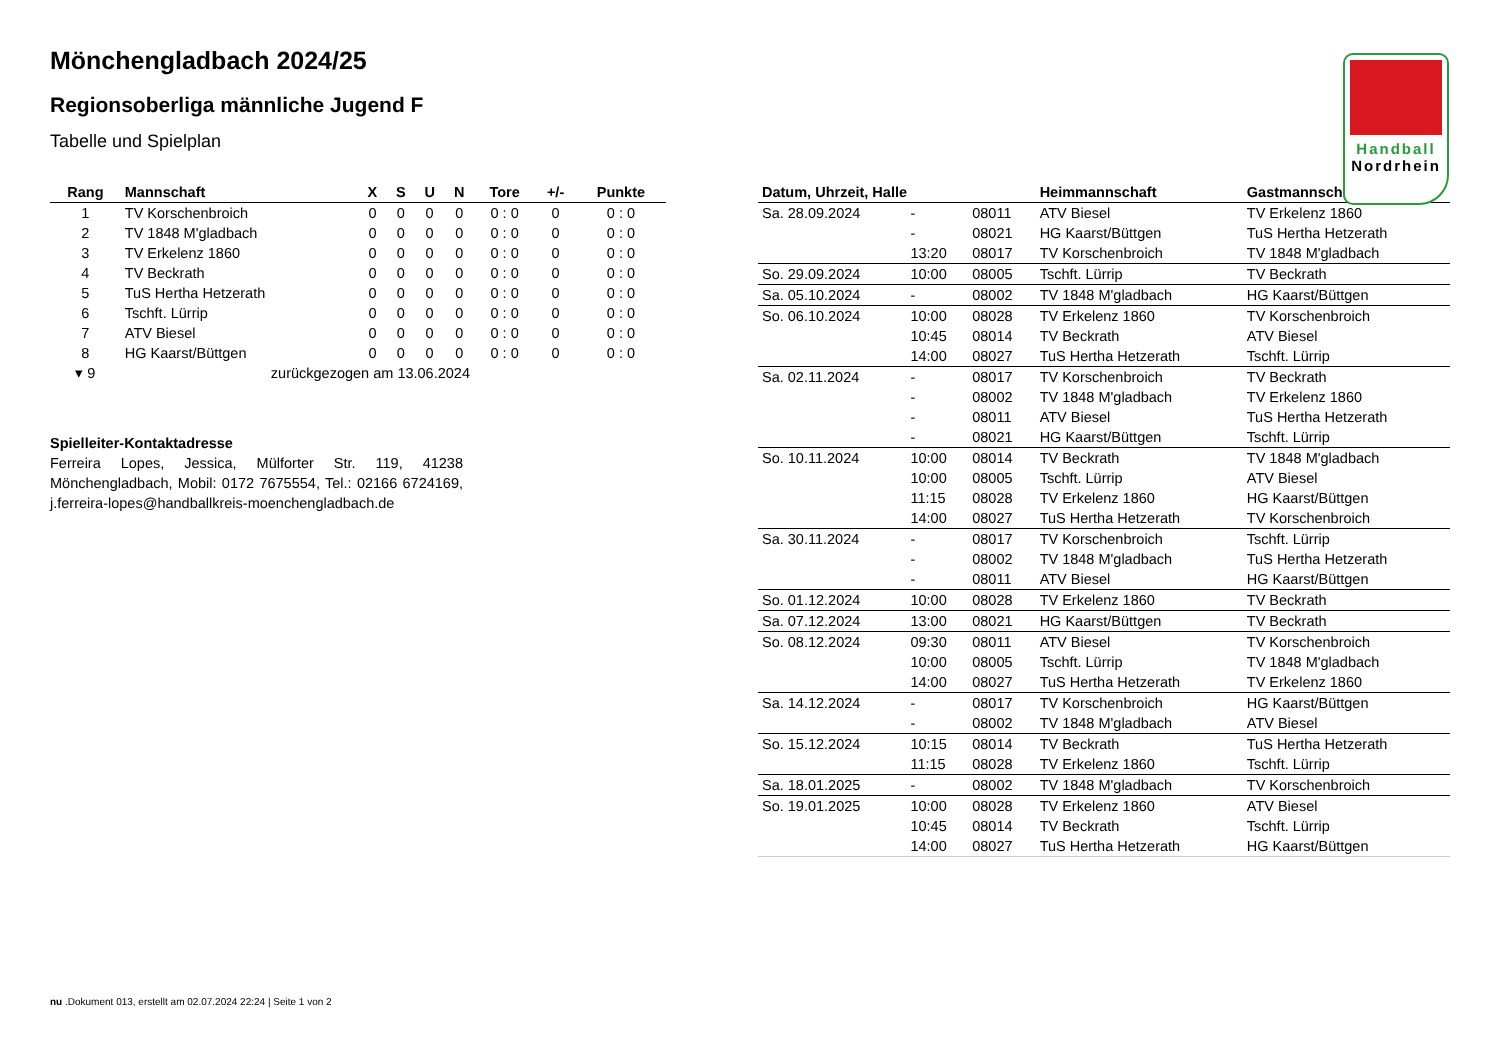Handball
Nordrhein
Mönchengladbach 2024/25
Regionsoberliga männliche Jugend F
Tabelle und Spielplan
| Rang | Mannschaft | X | S | U | N | Tore | +/- | Punkte |
| --- | --- | --- | --- | --- | --- | --- | --- | --- |
| 1 | TV Korschenbroich | 0 | 0 | 0 | 0 | 0 : 0 | 0 | 0 : 0 |
| 2 | TV 1848 M'gladbach | 0 | 0 | 0 | 0 | 0 : 0 | 0 | 0 : 0 |
| 3 | TV Erkelenz 1860 | 0 | 0 | 0 | 0 | 0 : 0 | 0 | 0 : 0 |
| 4 | TV Beckrath | 0 | 0 | 0 | 0 | 0 : 0 | 0 | 0 : 0 |
| 5 | TuS Hertha Hetzerath | 0 | 0 | 0 | 0 | 0 : 0 | 0 | 0 : 0 |
| 6 | Tschft. Lürrip | 0 | 0 | 0 | 0 | 0 : 0 | 0 | 0 : 0 |
| 7 | ATV Biesel | 0 | 0 | 0 | 0 | 0 : 0 | 0 | 0 : 0 |
| 8 | HG Kaarst/Büttgen | 0 | 0 | 0 | 0 | 0 : 0 | 0 | 0 : 0 |
| ▾ 9 | zurückgezogen am 13.06.2024 | | | | | | | |
Spielleiter-Kontaktadresse
Ferreira Lopes, Jessica, Mülforter Str. 119, 41238 Mönchengladbach, Mobil: 0172 7675554, Tel.: 02166 6724169, j.ferreira-lopes@handballkreis-moenchengladbach.de
| Datum, Uhrzeit, Halle | | | Heimmannschaft | Gastmannschaft |
| --- | --- | --- | --- | --- |
| Sa. 28.09.2024 | - | 08011 | ATV Biesel | TV Erkelenz 1860 |
| | - | 08021 | HG Kaarst/Büttgen | TuS Hertha Hetzerath |
| | 13:20 | 08017 | TV Korschenbroich | TV 1848 M'gladbach |
| So. 29.09.2024 | 10:00 | 08005 | Tschft. Lürrip | TV Beckrath |
| Sa. 05.10.2024 | - | 08002 | TV 1848 M'gladbach | HG Kaarst/Büttgen |
| So. 06.10.2024 | 10:00 | 08028 | TV Erkelenz 1860 | TV Korschenbroich |
| | 10:45 | 08014 | TV Beckrath | ATV Biesel |
| | 14:00 | 08027 | TuS Hertha Hetzerath | Tschft. Lürrip |
| Sa. 02.11.2024 | - | 08017 | TV Korschenbroich | TV Beckrath |
| | - | 08002 | TV 1848 M'gladbach | TV Erkelenz 1860 |
| | - | 08011 | ATV Biesel | TuS Hertha Hetzerath |
| | - | 08021 | HG Kaarst/Büttgen | Tschft. Lürrip |
| So. 10.11.2024 | 10:00 | 08014 | TV Beckrath | TV 1848 M'gladbach |
| | 10:00 | 08005 | Tschft. Lürrip | ATV Biesel |
| | 11:15 | 08028 | TV Erkelenz 1860 | HG Kaarst/Büttgen |
| | 14:00 | 08027 | TuS Hertha Hetzerath | TV Korschenbroich |
| Sa. 30.11.2024 | - | 08017 | TV Korschenbroich | Tschft. Lürrip |
| | - | 08002 | TV 1848 M'gladbach | TuS Hertha Hetzerath |
| | - | 08011 | ATV Biesel | HG Kaarst/Büttgen |
| So. 01.12.2024 | 10:00 | 08028 | TV Erkelenz 1860 | TV Beckrath |
| Sa. 07.12.2024 | 13:00 | 08021 | HG Kaarst/Büttgen | TV Beckrath |
| So. 08.12.2024 | 09:30 | 08011 | ATV Biesel | TV Korschenbroich |
| | 10:00 | 08005 | Tschft. Lürrip | TV 1848 M'gladbach |
| | 14:00 | 08027 | TuS Hertha Hetzerath | TV Erkelenz 1860 |
| Sa. 14.12.2024 | - | 08017 | TV Korschenbroich | HG Kaarst/Büttgen |
| | - | 08002 | TV 1848 M'gladbach | ATV Biesel |
| So. 15.12.2024 | 10:15 | 08014 | TV Beckrath | TuS Hertha Hetzerath |
| | 11:15 | 08028 | TV Erkelenz 1860 | Tschft. Lürrip |
| Sa. 18.01.2025 | - | 08002 | TV 1848 M'gladbach | TV Korschenbroich |
| So. 19.01.2025 | 10:00 | 08028 | TV Erkelenz 1860 | ATV Biesel |
| | 10:45 | 08014 | TV Beckrath | Tschft. Lürrip |
| | 14:00 | 08027 | TuS Hertha Hetzerath | HG Kaarst/Büttgen |
nu .Dokument 013, erstellt am 02.07.2024 22:24 | Seite 1 von 2